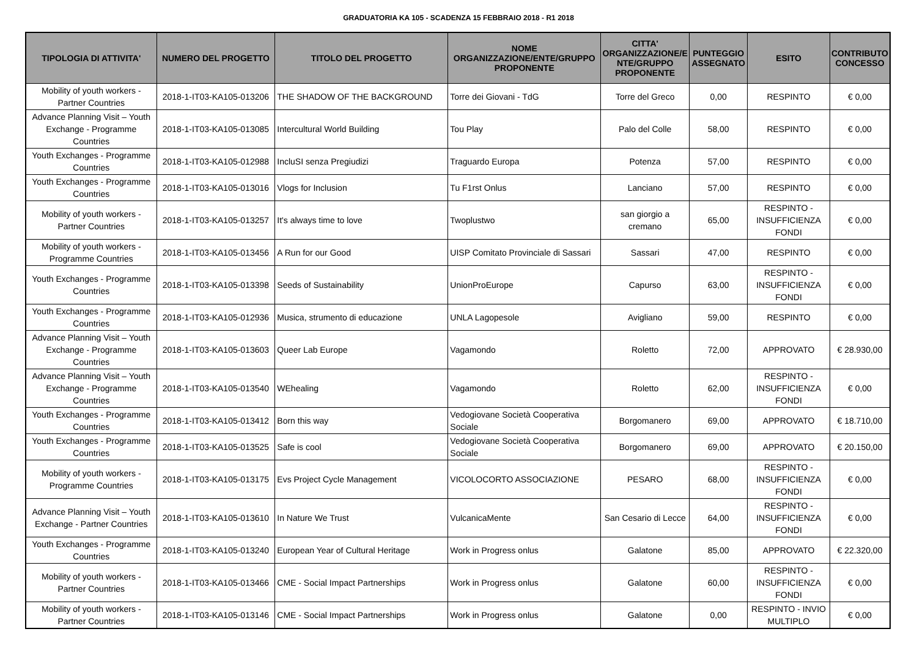GRADUATORIA KA 105 - SCADENZA 15 FEBBRAIO 2018 - R1 2018
| TIPOLOGIA DI ATTIVITA' | NUMERO DEL PROGETTO | TITOLO DEL PROGETTO | NOME ORGANIZZAZIONE/ENTE/GRUPPO PROPONENTE | CITTA' ORGANIZZAZIONE/E NTE/GRUPPO PROPONENTE | PUNTEGGIO ASSEGNATO | ESITO | CONTRIBUTO CONCESSO |
| --- | --- | --- | --- | --- | --- | --- | --- |
| Mobility of youth workers - Partner Countries | 2018-1-IT03-KA105-013206 | THE SHADOW OF THE BACKGROUND | Torre dei Giovani - TdG | Torre del Greco | 0,00 | RESPINTO | € 0,00 |
| Advance Planning Visit – Youth Exchange - Programme Countries | 2018-1-IT03-KA105-013085 | Intercultural World Building | Tou Play | Palo del Colle | 58,00 | RESPINTO | € 0,00 |
| Youth Exchanges - Programme Countries | 2018-1-IT03-KA105-012988 | IncluSI senza Pregiudizi | Traguardo Europa | Potenza | 57,00 | RESPINTO | € 0,00 |
| Youth Exchanges - Programme Countries | 2018-1-IT03-KA105-013016 | Vlogs for Inclusion | Tu F1rst Onlus | Lanciano | 57,00 | RESPINTO | € 0,00 |
| Mobility of youth workers - Partner Countries | 2018-1-IT03-KA105-013257 | It's always time to love | Twoplustwo | san giorgio a cremano | 65,00 | RESPINTO - INSUFFICIENZA FONDI | € 0,00 |
| Mobility of youth workers - Programme Countries | 2018-1-IT03-KA105-013456 | A Run for our Good | UISP Comitato Provinciale di Sassari | Sassari | 47,00 | RESPINTO | € 0,00 |
| Youth Exchanges - Programme Countries | 2018-1-IT03-KA105-013398 | Seeds of Sustainability | UnionProEurope | Capurso | 63,00 | RESPINTO - INSUFFICIENZA FONDI | € 0,00 |
| Youth Exchanges - Programme Countries | 2018-1-IT03-KA105-012936 | Musica, strumento di educazione | UNLA Lagopesole | Avigliano | 59,00 | RESPINTO | € 0,00 |
| Advance Planning Visit – Youth Exchange - Programme Countries | 2018-1-IT03-KA105-013603 | Queer Lab Europe | Vagamondo | Roletto | 72,00 | APPROVATO | € 28.930,00 |
| Advance Planning Visit – Youth Exchange - Programme Countries | 2018-1-IT03-KA105-013540 | WEhealing | Vagamondo | Roletto | 62,00 | RESPINTO - INSUFFICIENZA FONDI | € 0,00 |
| Youth Exchanges - Programme Countries | 2018-1-IT03-KA105-013412 | Born this way | Vedogiovane Società Cooperativa Sociale | Borgomanero | 69,00 | APPROVATO | € 18.710,00 |
| Youth Exchanges - Programme Countries | 2018-1-IT03-KA105-013525 | Safe is cool | Vedogiovane Società Cooperativa Sociale | Borgomanero | 69,00 | APPROVATO | € 20.150,00 |
| Mobility of youth workers - Programme Countries | 2018-1-IT03-KA105-013175 | Evs Project Cycle Management | VICOLOCORTO ASSOCIAZIONE | PESARO | 68,00 | RESPINTO - INSUFFICIENZA FONDI | € 0,00 |
| Advance Planning Visit – Youth Exchange - Partner Countries | 2018-1-IT03-KA105-013610 | In Nature We Trust | VulcanicaMente | San Cesario di Lecce | 64,00 | RESPINTO - INSUFFICIENZA FONDI | € 0,00 |
| Youth Exchanges - Programme Countries | 2018-1-IT03-KA105-013240 | European Year of Cultural Heritage | Work in Progress onlus | Galatone | 85,00 | APPROVATO | € 22.320,00 |
| Mobility of youth workers - Partner Countries | 2018-1-IT03-KA105-013466 | CME - Social Impact Partnerships | Work in Progress onlus | Galatone | 60,00 | RESPINTO - INSUFFICIENZA FONDI | € 0,00 |
| Mobility of youth workers - Partner Countries | 2018-1-IT03-KA105-013146 | CME - Social Impact Partnerships | Work in Progress onlus | Galatone | 0,00 | RESPINTO - INVIO MULTIPLO | € 0,00 |